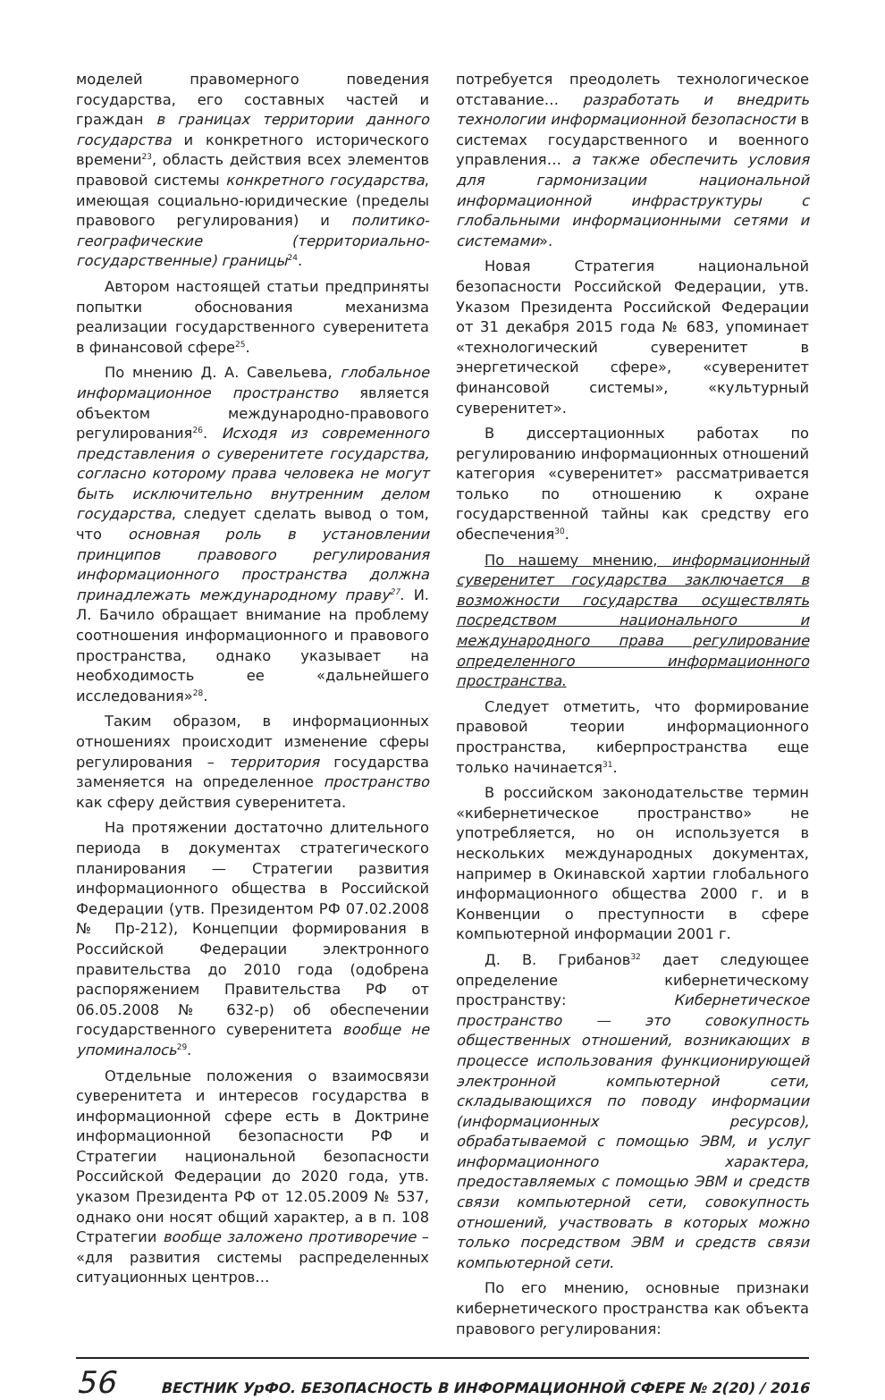моделей правомерного поведения государства, его составных частей и граждан в границах территории данного государства и конкретного исторического времени<sup>23</sup>, область действия всех элементов правовой системы конкретного государства, имеющая социально-юридические (пределы правового регулирования) и политико-географические (территориально-государственные) границы<sup>24</sup>.
Автором настоящей статьи предприняты попытки обоснования механизма реализации государственного суверенитета в финансовой сфере<sup>25</sup>.
По мнению Д. А. Савельева, глобальное информационное пространство является объектом международно-правового регулирования<sup>26</sup>. Исходя из современного представления о суверенитете государства, согласно которому права человека не могут быть исключительно внутренним делом государства, следует сделать вывод о том, что основная роль в установлении принципов правового регулирования информационного пространства должна принадлежать международному праву<sup>27</sup>. И. Л. Бачило обращает внимание на проблему соотношения информационного и правового пространства, однако указывает на необходимость ее «дальнейшего исследования»<sup>28</sup>.
Таким образом, в информационных отношениях происходит изменение сферы регулирования – территория государства заменяется на определенное пространство как сферу действия суверенитета.
На протяжении достаточно длительного периода в документах стратегического планирования — Стратегии развития информационного общества в Российской Федерации (утв. Президентом РФ 07.02.2008 № Пр-212), Концепции формирования в Российской Федерации электронного правительства до 2010 года (одобрена распоряжением Правительства РФ от 06.05.2008 № 632-р) об обеспечении государственного суверенитета вообще не упоминалось<sup>29</sup>.
Отдельные положения о взаимосвязи суверенитета и интересов государства в информационной сфере есть в Доктрине информационной безопасности РФ и Стратегии национальной безопасности Российской Федерации до 2020 года, утв. указом Президента РФ от 12.05.2009 № 537, однако они носят общий характер, а в п. 108 Стратегии вообще заложено противоречие – «для развития системы распределенных ситуационных центров…
потребуется преодолеть технологическое отставание… разработать и внедрить технологии информационной безопасности в системах государственного и военного управления… а также обеспечить условия для гармонизации национальной информационной инфраструктуры с глобальными информационными сетями и системами».
Новая Стратегия национальной безопасности Российской Федерации, утв. Указом Президента Российской Федерации от 31 декабря 2015 года № 683, упоминает «технологический суверенитет в энергетической сфере», «суверенитет финансовой системы», «культурный суверенитет».
В диссертационных работах по регулированию информационных отношений категория «суверенитет» рассматривается только по отношению к охране государственной тайны как средству его обеспечения<sup>30</sup>.
По нашему мнению, информационный суверенитет государства заключается в возможности государства осуществлять посредством национального и международного права регулирование определенного информационного пространства.
Следует отметить, что формирование правовой теории информационного пространства, киберпространства еще только начинается<sup>31</sup>.
В российском законодательстве термин «кибернетическое пространство» не употребляется, но он используется в нескольких международных документах, например в Окинавской хартии глобального информационного общества 2000 г. и в Конвенции о преступности в сфере компьютерной информации 2001 г.
Д. В. Грибанов<sup>32</sup> дает следующее определение кибернетическому пространству: Кибернетическое пространство — это совокупность общественных отношений, возникающих в процессе использования функционирующей электронной компьютерной сети, складывающихся по поводу информации (информационных ресурсов), обрабатываемой с помощью ЭВМ, и услуг информационного характера, предоставляемых с помощью ЭВМ и средств связи компьютерной сети, совокупность отношений, участвовать в которых можно только посредством ЭВМ и средств связи компьютерной сети.
По его мнению, основные признаки кибернетического пространства как объекта правового регулирования:
56 ВЕСТНИК УрФО. БЕЗОПАСНОСТЬ В ИНФОРМАЦИОННОЙ СФЕРЕ № 2(20) / 2016